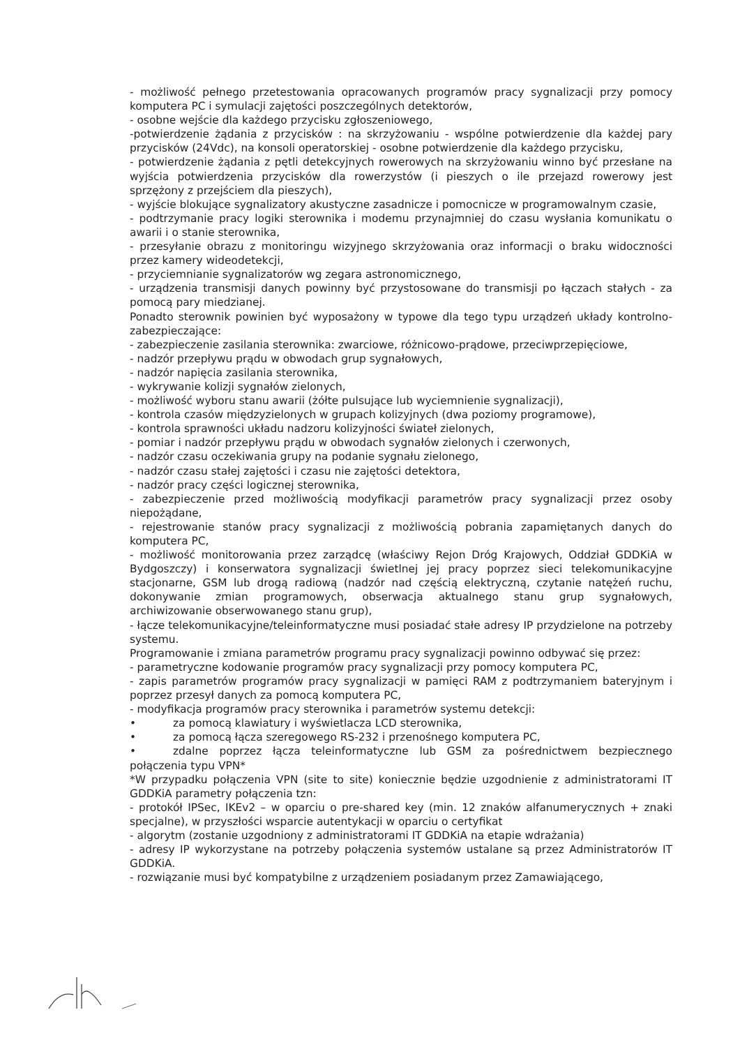- możliwość pełnego przetestowania opracowanych programów pracy sygnalizacji przy pomocy komputera PC i symulacji zajętości poszczególnych detektorów,
- osobne wejście dla każdego przycisku zgłoszeniowego,
-potwierdzenie żądania z przycisków : na skrzyżowaniu - wspólne potwierdzenie dla każdej pary przycisków (24Vdc), na konsoli operatorskiej - osobne potwierdzenie dla każdego przycisku,
- potwierdzenie żądania z pętli detekcyjnych rowerowych na skrzyżowaniu winno być przesłane na wyjścia potwierdzenia przycisków dla rowerzystów (i pieszych o ile przejazd rowerowy jest sprzężony z przejściem dla pieszych),
- wyjście blokujące sygnalizatory akustyczne zasadnicze i pomocnicze w programowalnym czasie,
- podtrzymanie pracy logiki sterownika i modemu przynajmniej do czasu wysłania komunikatu o awarii i o stanie sterownika,
- przesyłanie obrazu z monitoringu wizyjnego skrzyżowania oraz informacji o braku widoczności przez kamery wideodetekcji,
- przyciemnianie sygnalizatorów wg zegara astronomicznego,
- urządzenia transmisji danych powinny być przystosowane do transmisji po łączach stałych - za pomocą pary miedzianej.
Ponadto sterownik powinien być wyposażony w typowe dla tego typu urządzeń układy kontrolno-zabezpieczające:
- zabezpieczenie zasilania sterownika: zwarciowe, różnicowo-prądowe, przeciwprzepięciowe,
- nadzór przepływu prądu w obwodach grup sygnałowych,
- nadzór napięcia zasilania sterownika,
- wykrywanie kolizji sygnałów zielonych,
- możliwość wyboru stanu awarii (żółte pulsujące lub wyciemnienie sygnalizacji),
- kontrola czasów międzyzielonych w grupach kolizyjnych (dwa poziomy programowe),
- kontrola sprawności układu nadzoru kolizyjności świateł zielonych,
- pomiar i nadzór przepływu prądu w obwodach sygnałów zielonych i czerwonych,
- nadzór czasu oczekiwania grupy na podanie sygnału zielonego,
- nadzór czasu stałej zajętości i czasu nie zajętości detektora,
- nadzór pracy części logicznej sterownika,
- zabezpieczenie przed możliwością modyfikacji parametrów pracy sygnalizacji przez osoby niepożądane,
- rejestrowanie stanów pracy sygnalizacji z możliwością pobrania zapamiętanych danych do komputera PC,
- możliwość monitorowania przez zarządcę (właściwy Rejon Dróg Krajowych, Oddział GDDKiA w Bydgoszczy) i konserwatora sygnalizacji świetlnej jej pracy poprzez sieci telekomunikacyjne stacjonarne, GSM lub drogą radiową (nadzór nad częścią elektryczną, czytanie natężeń ruchu, dokonywanie zmian programowych, obserwacja aktualnego stanu grup sygnałowych, archiwizowanie obserwowanego stanu grup),
- łącze telekomunikacyjne/teleinformatyczne musi posiadać stałe adresy IP przydzielone na potrzeby systemu.
Programowanie i zmiana parametrów programu pracy sygnalizacji powinno odbywać się przez:
- parametryczne kodowanie programów pracy sygnalizacji przy pomocy komputera PC,
- zapis parametrów programów pracy sygnalizacji w pamięci RAM z podtrzymaniem bateryjnym i poprzez przesył danych za pomocą komputera PC,
- modyfikacja programów pracy sterownika i parametrów systemu detekcji:
• za pomocą klawiatury i wyświetlacza LCD sterownika,
• za pomocą łącza szeregowego RS-232 i przenośnego komputera PC,
• zdalne poprzez łącza teleinformatyczne lub GSM za pośrednictwem bezpiecznego połączenia typu VPN*
*W przypadku połączenia VPN (site to site) koniecznie będzie uzgodnienie z administratorami IT GDDKiA parametry połączenia tzn:
- protokół IPSec, IKEv2 – w oparciu o pre-shared key (min. 12 znaków alfanumerycznych + znaki specjalne), w przyszłości wsparcie autentykacji w oparciu o certyfikat
- algorytm (zostanie uzgodniony z administratorami IT GDDKiA na etapie wdrażania)
- adresy IP wykorzystane na potrzeby połączenia systemów ustalane są przez Administratorów IT GDDKiA.
- rozwiązanie musi być kompatybilne z urządzeniem posiadanym przez Zamawiającego,